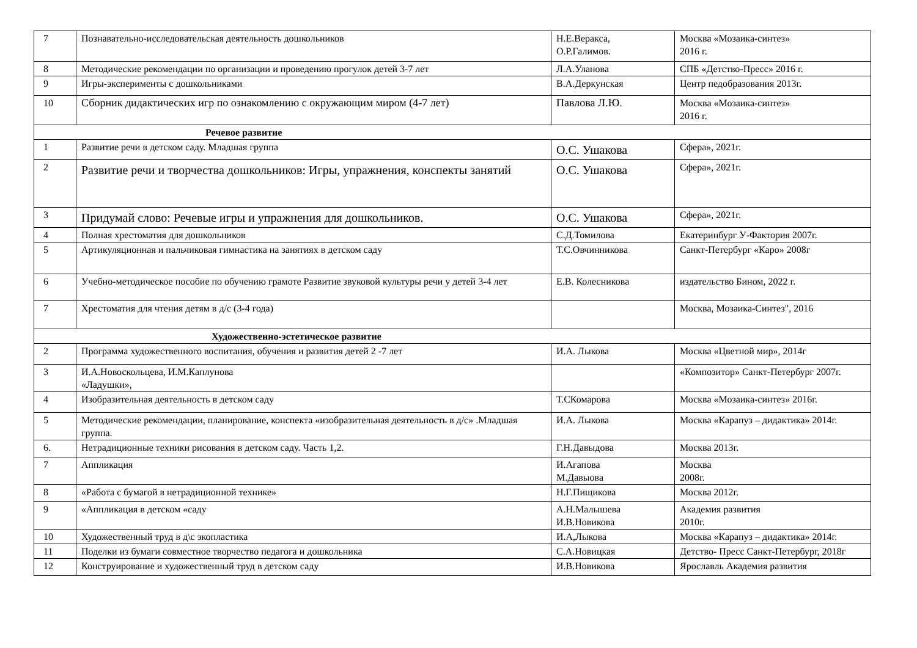| 7 | Познавательно-исследовательская деятельность дошкольников | Н.Е.Веракса, О.Р.Галимов. | Москва «Мозаика-синтез» 2016 г. |
| 8 | Методические рекомендации по организации и проведению прогулок детей 3-7 лет | Л.А.Уланова | СПБ «Детство-Пресс» 2016 г. |
| 9 | Игры-эксперименты с дошкольниками | В.А.Деркунская | Центр педобразования 2013г. |
| 10 | Сборник дидактических игр по ознакомлению с окружающим миром (4-7 лет) | Павлова Л.Ю. | Москва «Мозаика-синтез» 2016 г. |
| Речевое развитие | | | |
| 1 | Развитие речи в детском саду. Младшая группа | О.С. Ушакова | Сфера», 2021г. |
| 2 | Развитие речи и творчества дошкольников: Игры, упражнения, конспекты занятий | О.С. Ушакова | Сфера», 2021г. |
| 3 | Придумай слово: Речевые игры и упражнения для дошкольников. | О.С. Ушакова | Сфера», 2021г. |
| 4 | Полная хрестоматия для дошкольников | С.Д.Томилова | Екатеринбург У-Фактория 2007г. |
| 5 | Артикуляционная и пальчиковая гимнастика на занятиях в детском саду | Т.С.Овчинникова | Санкт-Петербург «Каро» 2008г |
| 6 | Учебно-методическое пособие по обучению грамоте Развитие звуковой культуры речи у детей 3-4 лет | Е.В. Колесникова | издательство Бином, 2022 г. |
| 7 | Хрестоматия для чтения детям в д/с (3-4 года) | | Москва, Мозаика-Синтез", 2016 |
| Художественно-эстетическое развитие | | | |
| 2 | Программа художественного воспитания, обучения и развития детей 2 -7 лет | И.А. Лыкова | Москва «Цветной мир», 2014г |
| 3 | И.А.Новоскольцева, И.М.Каплунова «Ладушки», | | «Композитор» Санкт-Петербург 2007г. |
| 4 | Изобразительная деятельность в детском саду | Т.СКомарова | Москва «Мозаика-синтез» 2016г. |
| 5 | Методические рекомендации, планирование, конспекта «изобразительная деятельность в д/с» .Младшая группа. | И.А. Лыкова | Москва «Карапуз – дидактика» 2014г. |
| 6. | Нетрадиционные техники рисования в детском саду. Часть 1,2. | Г.Н.Давыдова | Москва 2013г. |
| 7 | Аппликация | И.Агапова М.Давыова | Москва 2008г. |
| 8 | «Работа с бумагой в нетрадиционной технике» | Н.Г.Пищикова | Москва 2012г. |
| 9 | «Аппликация в детском «саду | А.Н.Малышева И.В.Новикова | Академия развития 2010г. |
| 10 | Художественный труд в д\с экопластика | И.А,Лыкова | Москва «Карапуз – дидактика» 2014г. |
| 11 | Поделки из бумаги совместное творчество педагога и дошкольника | С.А.Новицкая | Детство- Пресс Санкт-Петербург, 2018г |
| 12 | Конструирование и художественный труд в детском саду | И.В.Новикова | Ярославль Академия развития |